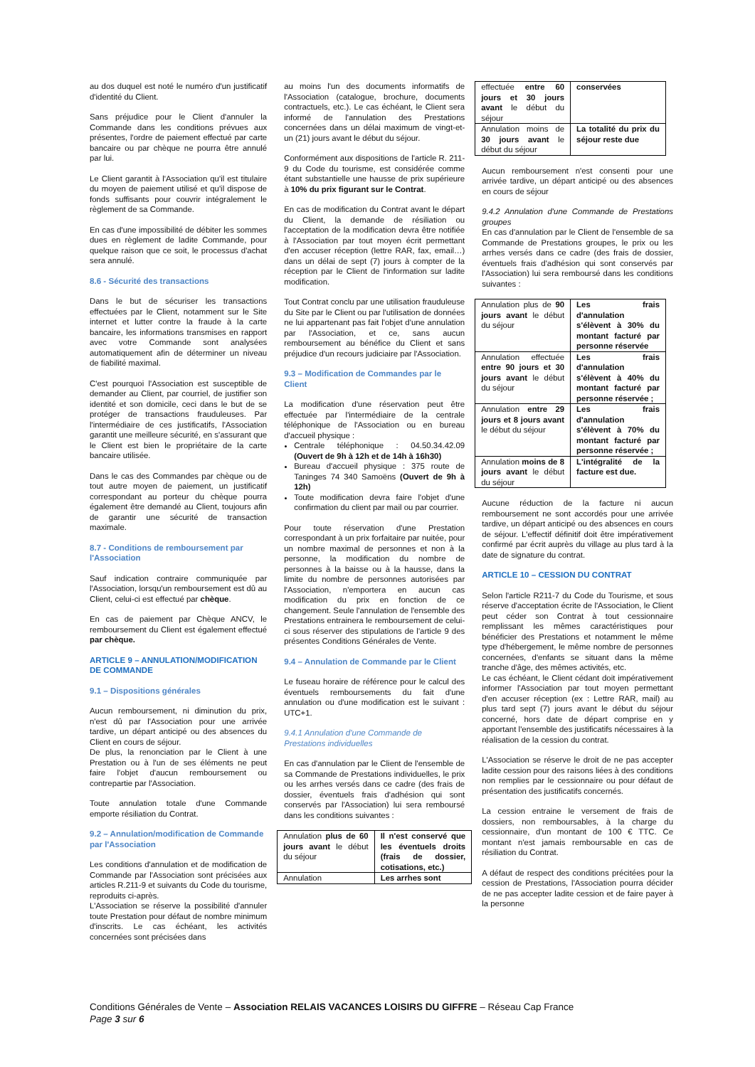au dos duquel est noté le numéro d'un justificatif d'identité du Client.
Sans préjudice pour le Client d'annuler la Commande dans les conditions prévues aux présentes, l'ordre de paiement effectué par carte bancaire ou par chèque ne pourra être annulé par lui.
Le Client garantit à l'Association qu'il est titulaire du moyen de paiement utilisé et qu'il dispose de fonds suffisants pour couvrir intégralement le règlement de sa Commande.
En cas d'une impossibilité de débiter les sommes dues en règlement de ladite Commande, pour quelque raison que ce soit, le processus d'achat sera annulé.
8.6 - Sécurité des transactions
Dans le but de sécuriser les transactions effectuées par le Client, notamment sur le Site internet et lutter contre la fraude à la carte bancaire, les informations transmises en rapport avec votre Commande sont analysées automatiquement afin de déterminer un niveau de fiabilité maximal.
C'est pourquoi l'Association est susceptible de demander au Client, par courriel, de justifier son identité et son domicile, ceci dans le but de se protéger de transactions frauduleuses. Par l'intermédiaire de ces justificatifs, l'Association garantit une meilleure sécurité, en s'assurant que le Client est bien le propriétaire de la carte bancaire utilisée.
Dans le cas des Commandes par chèque ou de tout autre moyen de paiement, un justificatif correspondant au porteur du chèque pourra également être demandé au Client, toujours afin de garantir une sécurité de transaction maximale.
8.7 - Conditions de remboursement par l'Association
Sauf indication contraire communiquée par l'Association, lorsqu'un remboursement est dû au Client, celui-ci est effectué par chèque.
En cas de paiement par Chèque ANCV, le remboursement du Client est également effectué par chèque.
ARTICLE 9 – ANNULATION/MODIFICATION DE COMMANDE
9.1 – Dispositions générales
Aucun remboursement, ni diminution du prix, n'est dû par l'Association pour une arrivée tardive, un départ anticipé ou des absences du Client en cours de séjour.
De plus, la renonciation par le Client à une Prestation ou à l'un de ses éléments ne peut faire l'objet d'aucun remboursement ou contrepartie par l'Association.
Toute annulation totale d'une Commande emporte résiliation du Contrat.
9.2 – Annulation/modification de Commande par l'Association
Les conditions d'annulation et de modification de Commande par l'Association sont précisées aux articles R.211-9 et suivants du Code du tourisme, reproduits ci-après.
L'Association se réserve la possibilité d'annuler toute Prestation pour défaut de nombre minimum d'inscrits. Le cas échéant, les activités concernées sont précisées dans
au moins l'un des documents informatifs de l'Association (catalogue, brochure, documents contractuels, etc.). Le cas échéant, le Client sera informé de l'annulation des Prestations concernées dans un délai maximum de vingt-et-un (21) jours avant le début du séjour.
Conformément aux dispositions de l'article R. 211-9 du Code du tourisme, est considérée comme étant substantielle une hausse de prix supérieure à 10% du prix figurant sur le Contrat.
En cas de modification du Contrat avant le départ du Client, la demande de résiliation ou l'acceptation de la modification devra être notifiée à l'Association par tout moyen écrit permettant d'en accuser réception (lettre RAR, fax, email…) dans un délai de sept (7) jours à compter de la réception par le Client de l'information sur ladite modification.
Tout Contrat conclu par une utilisation frauduleuse du Site par le Client ou par l'utilisation de données ne lui appartenant pas fait l'objet d'une annulation par l'Association, et ce, sans aucun remboursement au bénéfice du Client et sans préjudice d'un recours judiciaire par l'Association.
9.3 – Modification de Commandes par le Client
La modification d'une réservation peut être effectuée par l'intermédiaire de la centrale téléphonique de l'Association ou en bureau d'accueil physique :
Centrale téléphonique : 04.50.34.42.09 (Ouvert de 9h à 12h et de 14h à 16h30)
Bureau d'accueil physique : 375 route de Taninges 74 340 Samoëns (Ouvert de 9h à 12h)
Toute modification devra faire l'objet d'une confirmation du client par mail ou par courrier.
Pour toute réservation d'une Prestation correspondant à un prix forfaitaire par nuitée, pour un nombre maximal de personnes et non à la personne, la modification du nombre de personnes à la baisse ou à la hausse, dans la limite du nombre de personnes autorisées par l'Association, n'emportera en aucun cas modification du prix en fonction de ce changement. Seule l'annulation de l'ensemble des Prestations entrainera le remboursement de celui-ci sous réserver des stipulations de l'article 9 des présentes Conditions Générales de Vente.
9.4 – Annulation de Commande par le Client
Le fuseau horaire de référence pour le calcul des éventuels remboursements du fait d'une annulation ou d'une modification est le suivant : UTC+1.
9.4.1 Annulation d'une Commande de Prestations individuelles
En cas d'annulation par le Client de l'ensemble de sa Commande de Prestations individuelles, le prix ou les arrhes versés dans ce cadre (des frais de dossier, éventuels frais d'adhésion qui sont conservés par l'Association) lui sera remboursé dans les conditions suivantes :
| Annulation plus de 60 jours avant le début du séjour | Il n'est conservé que les éventuels droits (frais de dossier, cotisations, etc.) |
| Annulation | Les arrhes sont |
| effectuée entre 60 jours et 30 jours avant le début du séjour | conservées |
| Annulation moins de 30 jours avant le début du séjour | La totalité du prix du séjour reste due |
Aucun remboursement n'est consenti pour une arrivée tardive, un départ anticipé ou des absences en cours de séjour
9.4.2 Annulation d'une Commande de Prestations groupes
En cas d'annulation par le Client de l'ensemble de sa Commande de Prestations groupes, le prix ou les arrhes versés dans ce cadre (des frais de dossier, éventuels frais d'adhésion qui sont conservés par l'Association) lui sera remboursé dans les conditions suivantes :
| Annulation plus de 90 jours avant le début du séjour | Les frais d'annulation s'élèvent à 30% du montant facturé par personne réservée |
| Annulation effectuée entre 90 jours et 30 jours avant le début du séjour | Les frais d'annulation s'élèvent à 40% du montant facturé par personne réservée ; |
| Annulation entre 29 jours et 8 jours avant le début du séjour | Les frais d'annulation s'élèvent à 70% du montant facturé par personne réservée ; |
| Annulation moins de 8 jours avant le début du séjour | L'intégralité de la facture est due. |
Aucune réduction de la facture ni aucun remboursement ne sont accordés pour une arrivée tardive, un départ anticipé ou des absences en cours de séjour. L'effectif définitif doit être impérativement confirmé par écrit auprès du village au plus tard à la date de signature du contrat.
ARTICLE 10 – CESSION DU CONTRAT
Selon l'article R211-7 du Code du Tourisme, et sous réserve d'acceptation écrite de l'Association, le Client peut céder son Contrat à tout cessionnaire remplissant les mêmes caractéristiques pour bénéficier des Prestations et notamment le même type d'hébergement, le même nombre de personnes concernées, d'enfants se situant dans la même tranche d'âge, des mêmes activités, etc.
Le cas échéant, le Client cédant doit impérativement informer l'Association par tout moyen permettant d'en accuser réception (ex : Lettre RAR, mail) au plus tard sept (7) jours avant le début du séjour concerné, hors date de départ comprise en y apportant l'ensemble des justificatifs nécessaires à la réalisation de la cession du contrat.
L'Association se réserve le droit de ne pas accepter ladite cession pour des raisons liées à des conditions non remplies par le cessionnaire ou pour défaut de présentation des justificatifs concernés.
La cession entraine le versement de frais de dossiers, non remboursables, à la charge du cessionnaire, d'un montant de 100 € TTC. Ce montant n'est jamais remboursable en cas de résiliation du Contrat.
A défaut de respect des conditions précitées pour la cession de Prestations, l'Association pourra décider de ne pas accepter ladite cession et de faire payer à la personne
Conditions Générales de Vente – Association RELAIS VACANCES LOISIRS DU GIFFRE – Réseau Cap France
Page 3 sur 6